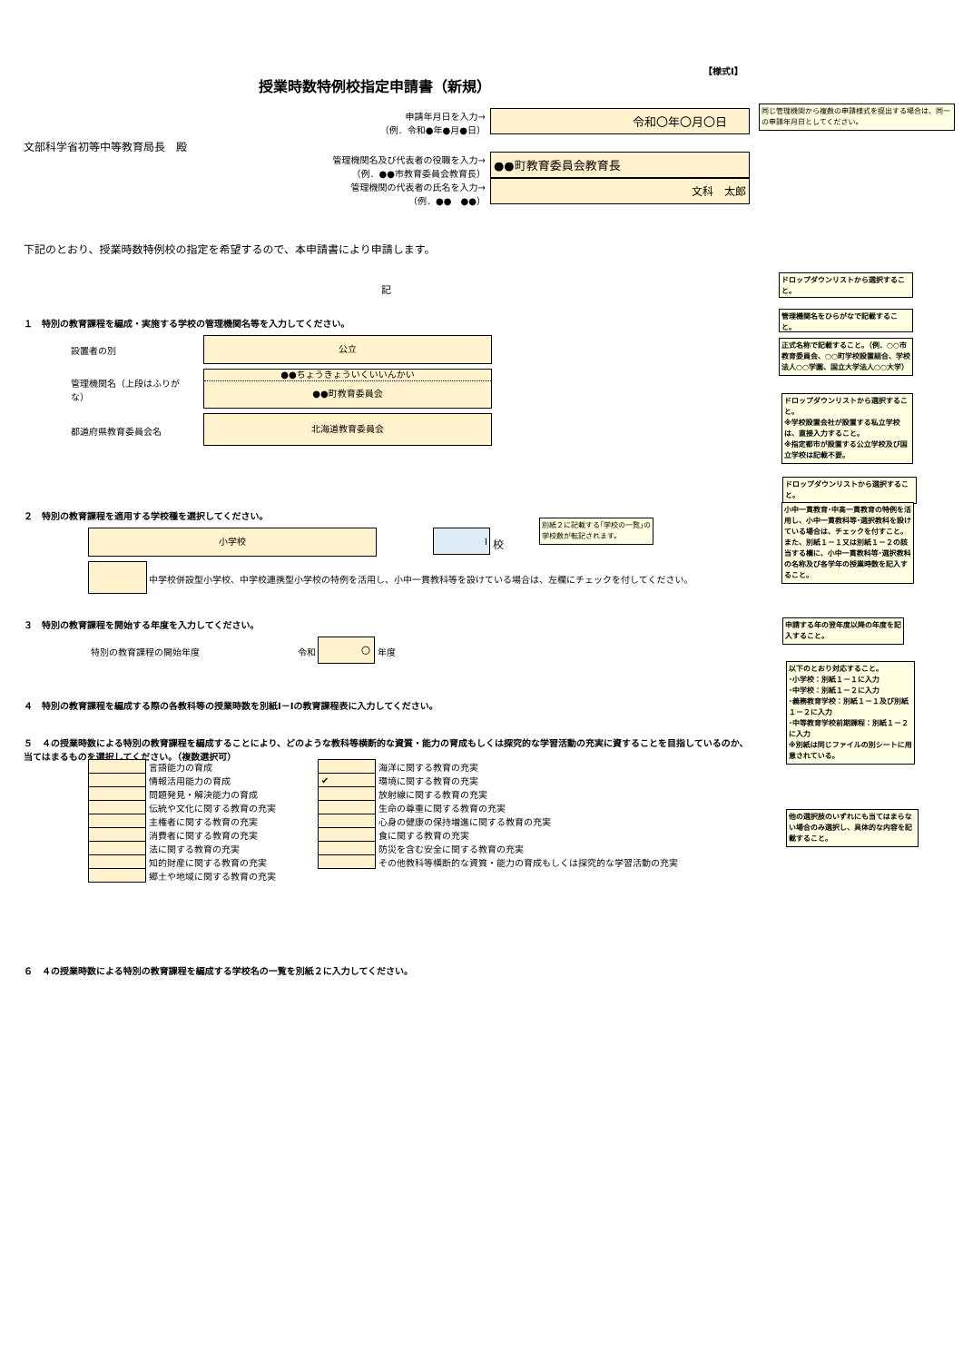【様式Ⅰ】
授業時数特例校指定申請書（新規）
申請年月日を入力→
（例．令和●年●月●日）
令和〇年〇月〇日
同じ管理機関から複数の申請様式を提出する場合は、同一の申請年月日としてください。
文部科学省初等中等教育局長　殿
管理機関名及び代表者の役職を入力→
（例．●●市教育委員会教育長）
管理機関の代表者の氏名を入力→
（例．●●　●●）
●●町教育委員会教育長
文科　太郎
下記のとおり、授業時数特例校の指定を希望するので、本申請書により申請します。
記
１　特別の教育課程を編成・実施する学校の管理機関名等を入力してください。
設置者の別
公立
管理機関名（上段はふりがな）
●●ちょうきょういくいいんかい
●●町教育委員会
都道府県教育委員会名
北海道教育委員会
ドロップダウンリストから選択すること。
管理機関名をひらがなで記載すること。
正式名称で記載すること。（例．○○市教育委員会、○○町学校設置組合、学校法人○○学園、国立大学法人○○大学）
ドロップダウンリストから選択すること。
※学校設置会社が設置する私立学校は、直接入力すること。
※指定都市が設置する公立学校及び国立学校は記載不要。
２　特別の教育課程を適用する学校種を選択してください。
小学校 Ⅰ
校
別紙２に記載する｢学校の一覧｣の学校数が転記されます。
中学校併設型小学校、中学校連携型小学校の特例を活用し、小中一貫教科等を設けている場合は、左欄にチェックを付してください。
ドロップダウンリストから選択すること。
小中一貫教育･中高一貫教育の特例を活用し、小中一貫教科等･選択教科を設けている場合は、チェックを付すこと。また、別紙１－１又は別紙１－２の該当する欄に、小中一貫教科等･選択教科の名称及び各学年の授業時数を記入すること。
３　特別の教育課程を開始する年度を入力してください。
特別の教育課程の開始年度 令和
〇
年度
申請する年の翌年度以降の年度を記入すること。
４　特別の教育課程を編成する際の各教科等の授業時数を別紙Ⅰ－Ⅰの教育課程表に入力してください。
以下のとおり対応すること。
･小学校：別紙１－１に入力
･中学校：別紙１－２に入力
･義務教育学校：別紙１－１及び別紙１－２に入力
･中等教育学校前期課程：別紙１－２に入力
※別紙は同じファイルの別シートに用意されている。
５　４の授業時数による特別の教育課程を編成することにより、どのような教科等横断的な資質・能力の育成もしくは探究的な学習活動の充実に資することを目指しているのか、当てはまるものを選択してください。（複数選択可）
| | 言語能力の育成 |
| | 情報活用能力の育成 |
| | 問題発見・解決能力の育成 |
| | 伝統や文化に関する教育の充実 |
| | 主権者に関する教育の充実 |
| | 消費者に関する教育の充実 |
| | 法に関する教育の充実 |
| | 知的財産に関する教育の充実 |
| | 郷土や地域に関する教育の充実 |
| | 海洋に関する教育の充実 |
| ✔ | 環境に関する教育の充実 |
| | 放射線に関する教育の充実 |
| | 生命の尊重に関する教育の充実 |
| | 心身の健康の保持増進に関する教育の充実 |
| | 食に関する教育の充実 |
| | 防災を含む安全に関する教育の充実 |
| | その他教科等横断的な資質・能力の育成もしくは探究的な学習活動の充実 |
他の選択肢のいずれにも当てはまらない場合のみ選択し、具体的な内容を記載すること。
６　４の授業時数による特別の教育課程を編成する学校名の一覧を別紙２に入力してください。